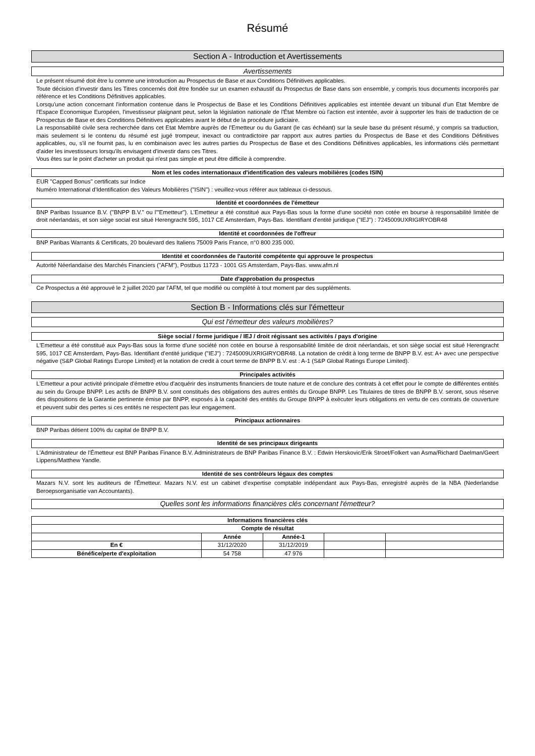Résumé
Section A - Introduction et Avertissements
Avertissements
Le présent résumé doit être lu comme une introduction au Prospectus de Base et aux Conditions Définitives applicables.
Toute décision d'investir dans les Titres concernés doit être fondée sur un examen exhaustif du Prospectus de Base dans son ensemble, y compris tous documents incorporés par référence et les Conditions Définitives applicables.
Lorsqu'une action concernant l'information contenue dans le Prospectus de Base et les Conditions Définitives applicables est intentée devant un tribunal d'un Etat Membre de l'Espace Economique Européen, l'investisseur plaignant peut, selon la législation nationale de l'État Membre où l'action est intentée, avoir à supporter les frais de traduction de ce Prospectus de Base et des Conditions Définitives applicables avant le début de la procédure judiciaire.
La responsabilité civile sera recherchée dans cet Etat Membre auprès de l'Emetteur ou du Garant (le cas échéant) sur la seule base du présent résumé, y compris sa traduction, mais seulement si le contenu du résumé est jugé trompeur, inexact ou contradictoire par rapport aux autres parties du Prospectus de Base et des Conditions Définitives applicables, ou, s'il ne fournit pas, lu en combinaison avec les autres parties du Prospectus de Base et des Conditions Définitives applicables, les informations clés permettant d'aider les investisseurs lorsqu'ils envisagent d'investir dans ces Titres.
Vous êtes sur le point d'acheter un produit qui n'est pas simple et peut être difficile à comprendre.
Nom et les codes internationaux d'identification des valeurs mobilières (codes ISIN)
EUR "Capped Bonus" certificats sur Indice
Numéro International d'Identification des Valeurs Mobilières ("ISIN") : veuillez-vous référer aux tableaux ci-dessous.
Identité et coordonnées de l'émetteur
BNP Paribas Issuance B.V. ("BNPP B.V." ou l'"Emetteur"). L'Emetteur a été constitué aux Pays-Bas sous la forme d'une société non cotée en bourse à responsabilité limitée de droit néerlandais, et son siège social est situé Herengracht 595, 1017 CE Amsterdam, Pays-Bas. Identifiant d'entité juridique ("IEJ") : 7245009UXRIGIRYOBR48
Identité et coordonnées de l'offreur
BNP Paribas Warrants & Certificats, 20 boulevard des Italiens 75009 Paris France, n°0 800 235 000.
Identité et coordonnées de l'autorité compétente qui approuve le prospectus
Autorité Néerlandaise des Marchés Financiers ("AFM"), Postbus 11723 - 1001 GS Amsterdam, Pays-Bas. www.afm.nl
Date d'approbation du prospectus
Ce Prospectus a été approuvé le 2 juillet 2020 par l'AFM, tel que modifié ou complété à tout moment par des suppléments.
Section B - Informations clés sur l'émetteur
Qui est l'émetteur des valeurs mobilières?
Siège social / forme juridique / IEJ / droit régissant ses activités / pays d'origine
L'Emetteur a été constitué aux Pays-Bas sous la forme d'une société non cotée en bourse à responsabilité limitée de droit néerlandais, et son siège social est situé Herengracht 595, 1017 CE Amsterdam, Pays-Bas. Identifiant d'entité juridique ("IEJ") : 7245009UXRIGIRYOBR48. La notation de crédit à long terme de BNPP B.V. est: A+ avec une perspective négative (S&P Global Ratings Europe Limited) et la notation de credit à court terme de BNPP B.V. est : A-1 (S&P Global Ratings Europe Limited).
Principales activités
L'Emetteur a pour activité principale d'émettre et/ou d'acquérir des instruments financiers de toute nature et de conclure des contrats à cet effet pour le compte de différentes entités au sein du Groupe BNPP. Les actifs de BNPP B.V. sont constitués des obligations des autres entités du Groupe BNPP. Les Titulaires de titres de BNPP B.V. seront, sous réserve des dispositions de la Garantie pertinente émise par BNPP, exposés à la capacité des entités du Groupe BNPP à exécuter leurs obligations en vertu de ces contrats de couverture et peuvent subir des pertes si ces entités ne respectent pas leur engagement.
Principaux actionnaires
BNP Paribas détient 100% du capital de BNPP B.V.
Identité de ses principaux dirigeants
L'Administrateur de l'Émetteur est BNP Paribas Finance B.V. Administrateurs de BNP Paribas Finance B.V. : Edwin Herskovic/Erik Stroet/Folkert van Asma/Richard Daelman/Geert Lippens/Matthew Yandle.
Identité de ses contrôleurs légaux des comptes
Mazars N.V. sont les auditeurs de l'Émetteur. Mazars N.V. est un cabinet d'expertise comptable indépendant aux Pays-Bas, enregistré auprès de la NBA (Nederlandse Beroepsorganisatie van Accountants).
Quelles sont les informations financières clés concernant l'émetteur?
Informations financières clés
| Compte de résultat | | | | |
| --- | --- | --- | --- | --- |
| | Année | Année-1 | | |
| En € | 31/12/2020 | 31/12/2019 | | |
| Bénéfice/perte d'exploitation | 54 758 | 47 976 | | |